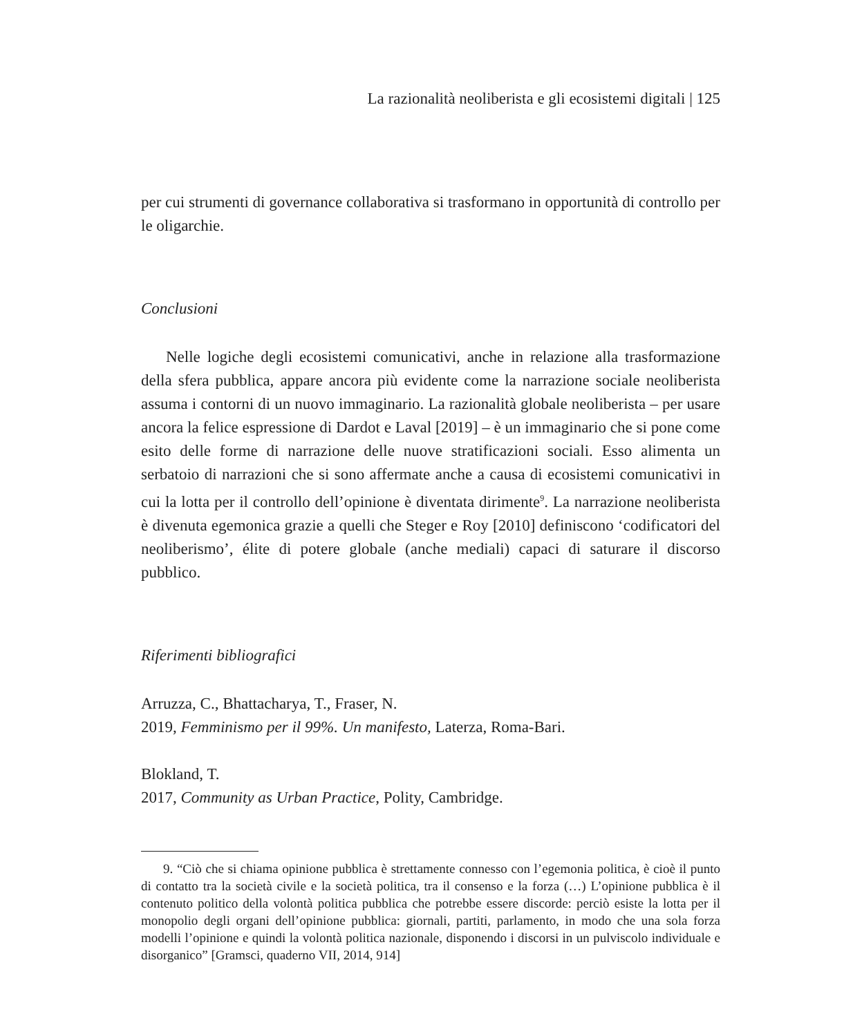La razionalità neoliberista e gli ecosistemi digitali | 125
per cui strumenti di governance collaborativa si trasformano in opportunità di controllo per le oligarchie.
Conclusioni
Nelle logiche degli ecosistemi comunicativi, anche in relazione alla trasformazione della sfera pubblica, appare ancora più evidente come la narrazione sociale neoliberista assuma i contorni di un nuovo immaginario. La razionalità globale neoliberista – per usare ancora la felice espressione di Dardot e Laval [2019] – è un immaginario che si pone come esito delle forme di narrazione delle nuove stratificazioni sociali. Esso alimenta un serbatoio di narrazioni che si sono affermate anche a causa di ecosistemi comunicativi in cui la lotta per il controllo dell’opinione è diventata dirimente<sup>9</sup>. La narrazione neoliberista è divenuta egemonica grazie a quelli che Steger e Roy [2010] definiscono ‘codificatori del neoliberismo’, élite di potere globale (anche mediali) capaci di saturare il discorso pubblico.
Riferimenti bibliografici
Arruzza, C., Bhattacharya, T., Fraser, N.
2019, Femminismo per il 99%. Un manifesto, Laterza, Roma-Bari.
Blokland, T.
2017, Community as Urban Practice, Polity, Cambridge.
9. “Ciò che si chiama opinione pubblica è strettamente connesso con l’egemonia politica, è cioè il punto di contatto tra la società civile e la società politica, tra il consenso e la forza (…) L’opinione pubblica è il contenuto politico della volontà politica pubblica che potrebbe essere discorde: perciò esiste la lotta per il monopolio degli organi dell’opinione pubblica: giornali, partiti, parlamento, in modo che una sola forza modelli l’opinione e quindi la volontà politica nazionale, disponendo i discorsi in un pulviscolo individuale e disorganico” [Gramsci, quaderno VII, 2014, 914]